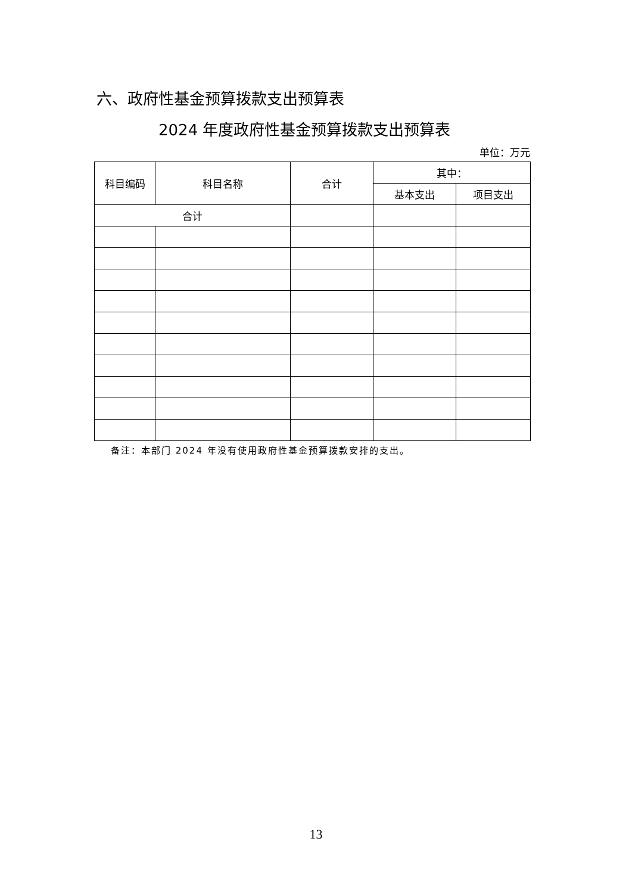六、政府性基金预算拨款支出预算表
2024 年度政府性基金预算拨款支出预算表
单位：万元
| 科目编码 | 科目名称 | 合计 | 其中： | |
| --- | --- | --- | --- | --- |
| | | | 基本支出 | 项目支出 |
| 合计 | | | | |
备注：本部门 2024 年没有使用政府性基金预算拨款安排的支出。
13